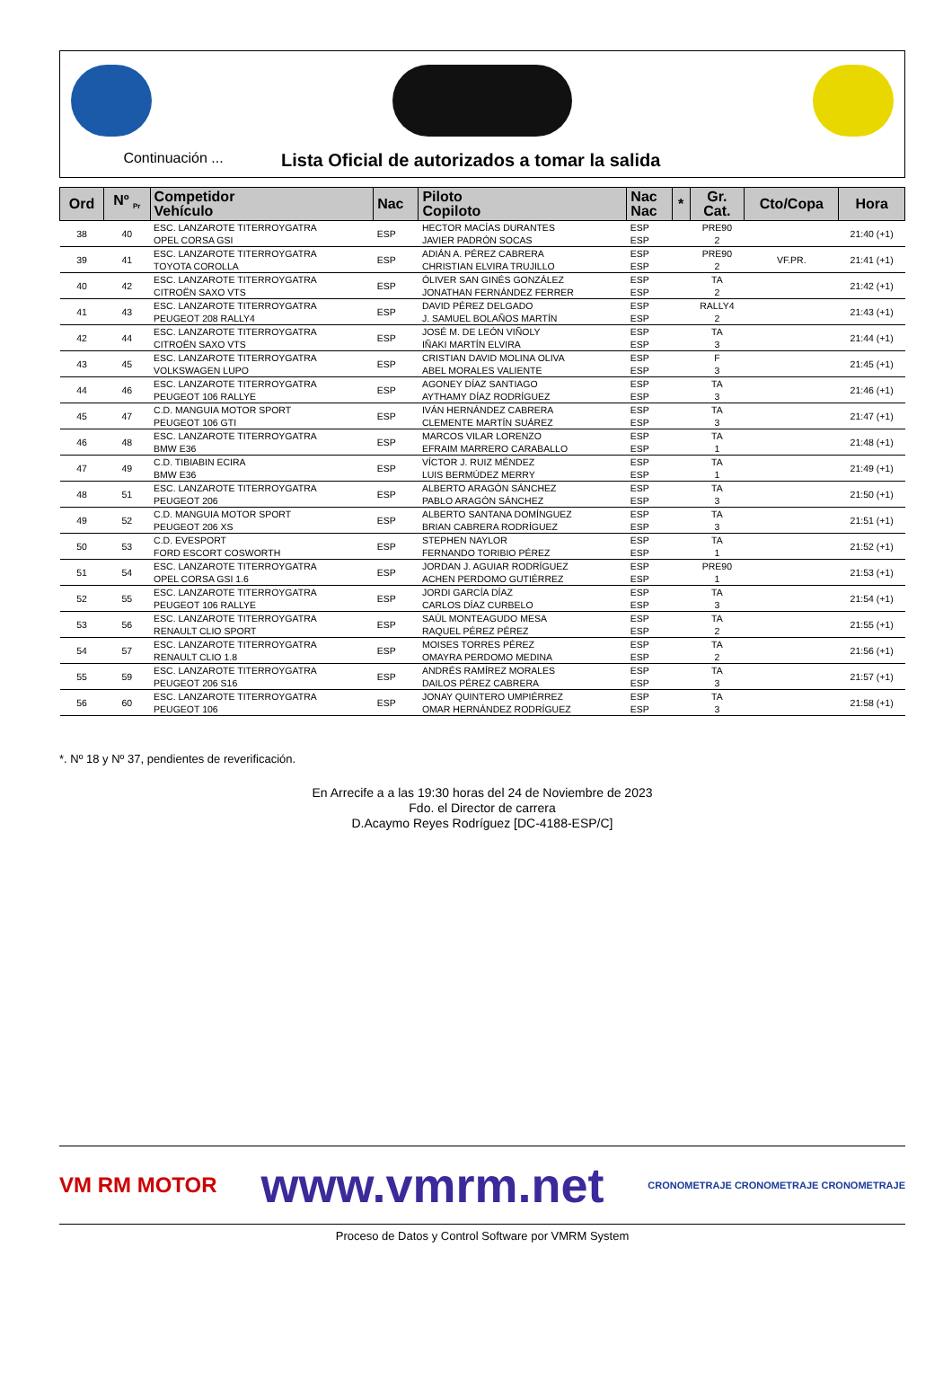Continuación ...
Lista Oficial de autorizados a tomar la salida
| Ord | Nº <sub>Pr</sub> | Competidor Vehículo | Nac | Piloto Copiloto | Nac Nac | * | Gr. Cat. | Cto/Copa | Hora |
| --- | --- | --- | --- | --- | --- | --- | --- | --- | --- |
| 38 | 40 | ESC. LANZAROTE TITERROYGATRA OPEL CORSA GSI | ESP | HECTOR MACÍAS DURANTES JAVIER PADRÓN SOCAS | ESP ESP | | PRE90 2 | | 21:40 (+1) |
| 39 | 41 | ESC. LANZAROTE TITERROYGATRA TOYOTA COROLLA | ESP | ADIÁN A. PÉREZ CABRERA CHRISTIAN ELVIRA TRUJILLO | ESP ESP | | PRE90 2 | VF.PR. | 21:41 (+1) |
| 40 | 42 | ESC. LANZAROTE TITERROYGATRA CITROËN SAXO VTS | ESP | ÓLIVER SAN GINÉS GONZÁLEZ JONATHAN FERNÁNDEZ FERRER | ESP ESP | | TA 2 | | 21:42 (+1) |
| 41 | 43 | ESC. LANZAROTE TITERROYGATRA PEUGEOT 208 RALLY4 | ESP | DAVID PÉREZ DELGADO J. SAMUEL BOLAÑOS MARTÍN | ESP ESP | | RALLY4 2 | | 21:43 (+1) |
| 42 | 44 | ESC. LANZAROTE TITERROYGATRA CITROËN SAXO VTS | ESP | JOSÉ M. DE LEÓN VIÑOLY IÑAKI MARTÍN ELVIRA | ESP ESP | | TA 3 | | 21:44 (+1) |
| 43 | 45 | ESC. LANZAROTE TITERROYGATRA VOLKSWAGEN LUPO | ESP | CRISTIAN DAVID MOLINA OLIVA ABEL MORALES VALIENTE | ESP ESP | | F 3 | | 21:45 (+1) |
| 44 | 46 | ESC. LANZAROTE TITERROYGATRA PEUGEOT 106 RALLYE | ESP | AGONEY DÍAZ SANTIAGO AYTHAMY DÍAZ RODRÍGUEZ | ESP ESP | | TA 3 | | 21:46 (+1) |
| 45 | 47 | C.D. MANGUIA MOTOR SPORT PEUGEOT 106 GTI | ESP | IVÁN HERNÁNDEZ CABRERA CLEMENTE MARTÍN SUÁREZ | ESP ESP | | TA 3 | | 21:47 (+1) |
| 46 | 48 | ESC. LANZAROTE TITERROYGATRA BMW E36 | ESP | MARCOS VILAR LORENZO EFRAIM MARRERO CARABALLO | ESP ESP | | TA 1 | | 21:48 (+1) |
| 47 | 49 | C.D. TIBIABIN ECIRA BMW E36 | ESP | VÍCTOR J. RUIZ MÉNDEZ LUIS BERMÚDEZ MERRY | ESP ESP | | TA 1 | | 21:49 (+1) |
| 48 | 51 | ESC. LANZAROTE TITERROYGATRA PEUGEOT 206 | ESP | ALBERTO ARAGÓN SÁNCHEZ PABLO ARAGÓN SÁNCHEZ | ESP ESP | | TA 3 | | 21:50 (+1) |
| 49 | 52 | C.D. MANGUIA MOTOR SPORT PEUGEOT 206 XS | ESP | ALBERTO SANTANA DOMÍNGUEZ BRIAN CABRERA RODRÍGUEZ | ESP ESP | | TA 3 | | 21:51 (+1) |
| 50 | 53 | C.D. EVESPORT FORD ESCORT COSWORTH | ESP | STEPHEN NAYLOR FERNANDO TORIBIO PÉREZ | ESP ESP | | TA 1 | | 21:52 (+1) |
| 51 | 54 | ESC. LANZAROTE TITERROYGATRA OPEL CORSA GSI 1.6 | ESP | JORDAN J. AGUIAR RODRÍGUEZ ACHEN PERDOMO GUTIÉRREZ | ESP ESP | | PRE90 1 | | 21:53 (+1) |
| 52 | 55 | ESC. LANZAROTE TITERROYGATRA PEUGEOT 106 RALLYE | ESP | JORDI GARCÍA DÍAZ CARLOS DÍAZ CURBELO | ESP ESP | | TA 3 | | 21:54 (+1) |
| 53 | 56 | ESC. LANZAROTE TITERROYGATRA RENAULT CLIO SPORT | ESP | SAÚL MONTEAGUDO MESA RAQUEL PÉREZ PÉREZ | ESP ESP | | TA 2 | | 21:55 (+1) |
| 54 | 57 | ESC. LANZAROTE TITERROYGATRA RENAULT CLIO 1.8 | ESP | MOISES TORRES PÉREZ OMAYRA PERDOMO MEDINA | ESP ESP | | TA 2 | | 21:56 (+1) |
| 55 | 59 | ESC. LANZAROTE TITERROYGATRA PEUGEOT 206 S16 | ESP | ANDRÉS RAMÍREZ MORALES DAILOS PÉREZ CABRERA | ESP ESP | | TA 3 | | 21:57 (+1) |
| 56 | 60 | ESC. LANZAROTE TITERROYGATRA PEUGEOT 106 | ESP | JONAY QUINTERO UMPIÉRREZ OMAR HERNÁNDEZ RODRÍGUEZ | ESP ESP | | TA 3 | | 21:58 (+1) |
*. Nº 18 y Nº 37, pendientes de reverificación.
En Arrecife a a las 19:30 horas del 24 de Noviembre de 2023
Fdo. el Director de carrera
D.Acaymo Reyes Rodríguez [DC-4188-ESP/C]
VM RM MOTOR www.vmrm.net CRONOMETRAJE CRONOMETRAJE CRONOMETRAJE
Proceso de Datos y Control Software por VMRM System